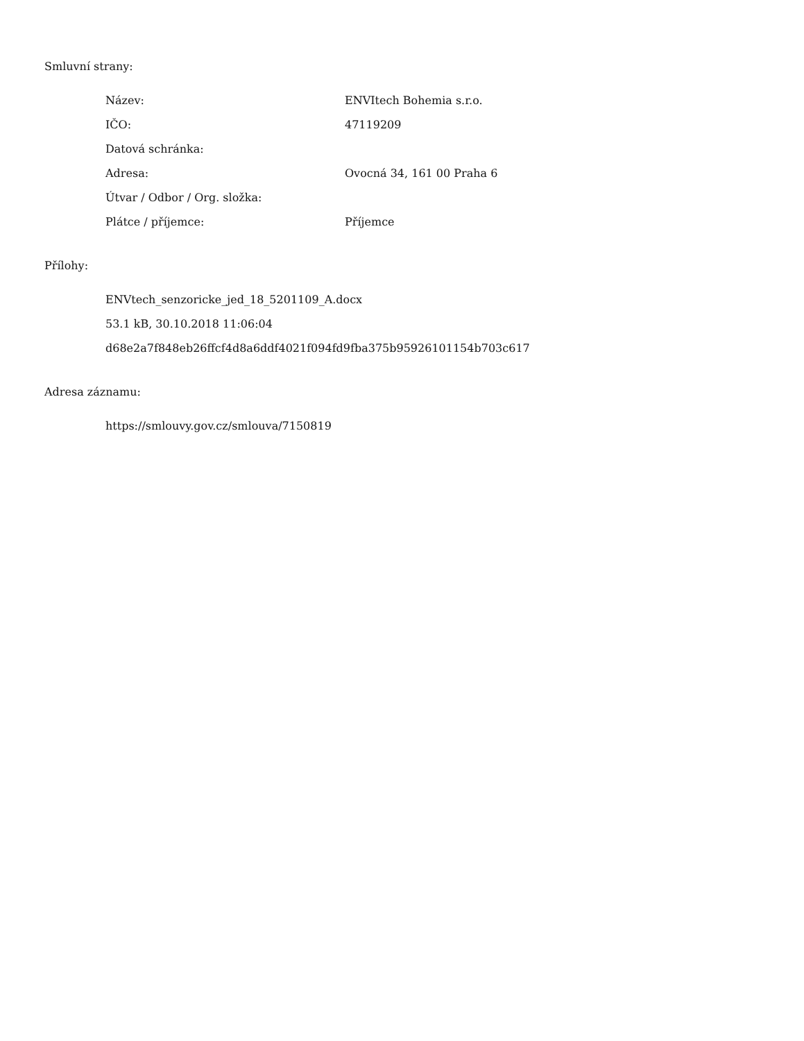Smluvní strany:
| Název: | ENVItech Bohemia s.r.o. |
| IČO: | 47119209 |
| Datová schránka: | |
| Adresa: | Ovocná 34, 161 00 Praha 6 |
| Útvar / Odbor / Org. složka: | |
| Plátce / příjemce: | Příjemce |
Přílohy:
ENVtech_senzoricke_jed_18_5201109_A.docx
53.1 kB, 30.10.2018 11:06:04
d68e2a7f848eb26ffcf4d8a6ddf4021f094fd9fba375b95926101154b703c617
Adresa záznamu:
https://smlouvy.gov.cz/smlouva/7150819